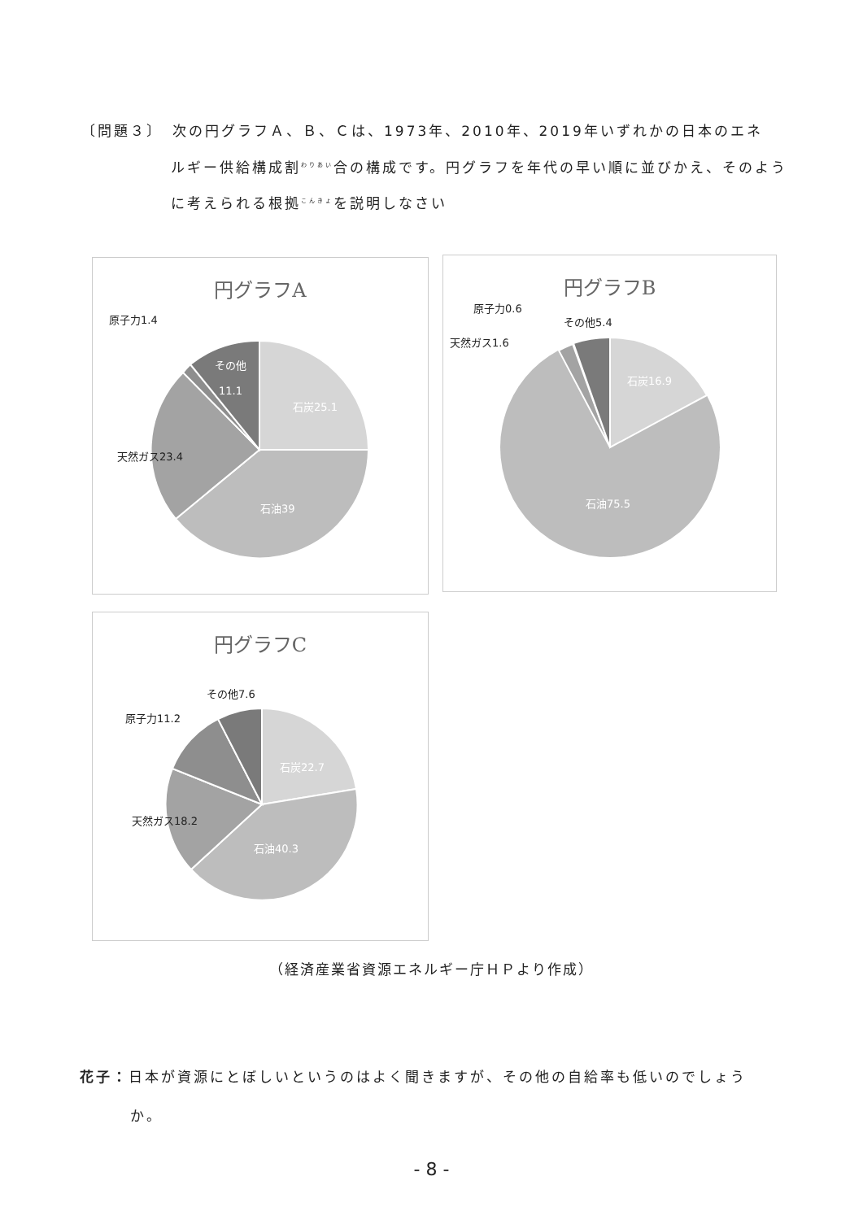〔問題３〕　次の円グラフＡ、Ｂ、Ｃは、1973年、2010年、2019年いずれかの日本のエネ
ルギー供給構成割<sup>わりあい</sup>合の構成です。円グラフを年代の早い順に並びかえ、そのよう
に考えられる根拠<sup>こんきょ</sup>を説明しなさい
円グラフA
原子力1.4
その他
11.1
石炭25.1
天然ガス23.4
石油39
円グラフB
原子力0.6
その他5.4
天然ガス1.6
石炭16.9
石油75.5
円グラフC
その他7.6
原子力11.2
石炭22.7
天然ガス18.2
石油40.3
（経済産業省資源エネルギー庁ＨＰより作成）
花子：日本が資源にとぼしいというのはよく聞きますが、その他の自給率も低いのでしょう
か。
- 8 -